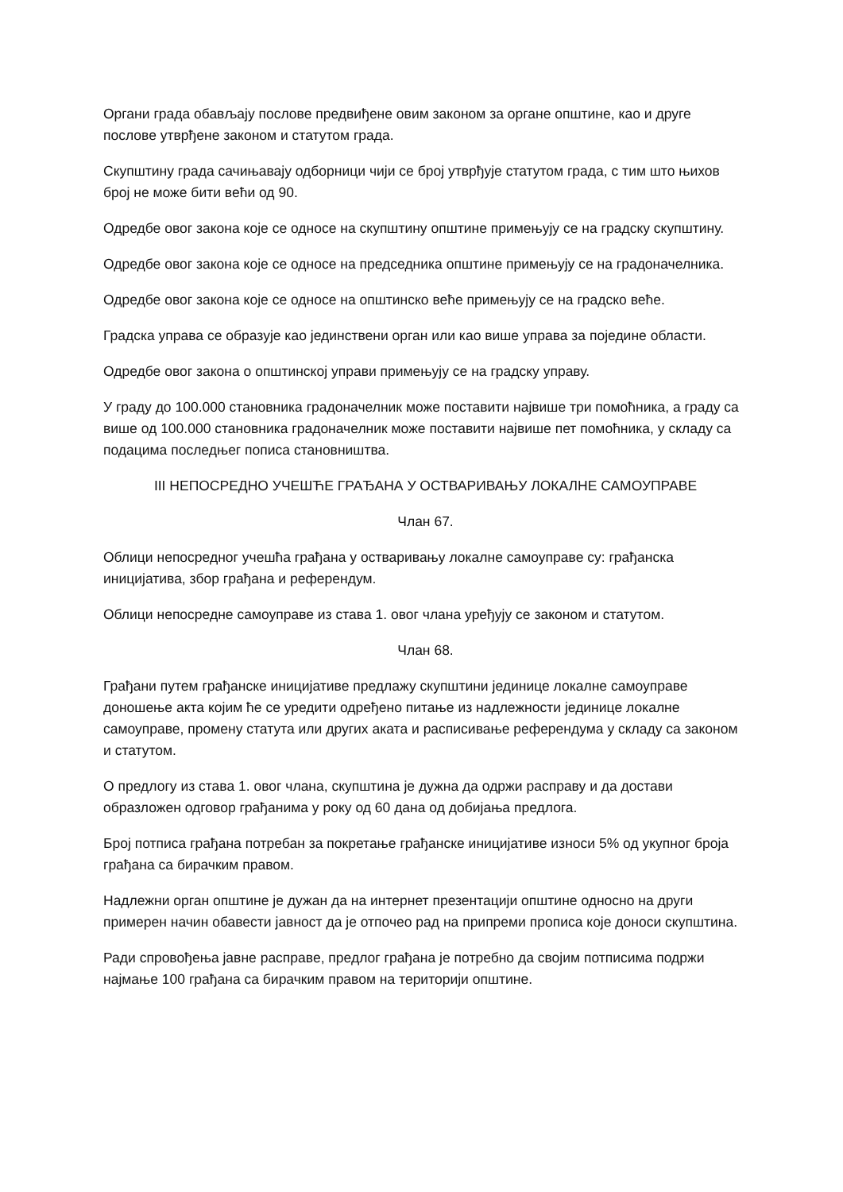Органи града обављају послове предвиђене овим законом за органе општине, као и друге послове утврђене законом и статутом града.
Скупштину града сачињавају одборници чији се број утврђује статутом града, с тим што њихов број не може бити већи од 90.
Одредбе овог закона које се односе на скупштину општине примењују се на градску скупштину.
Одредбе овог закона које се односе на председника општине примењују се на градоначелника.
Одредбе овог закона које се односе на општинско веће примењују се на градско веће.
Градска управа се образује као јединствени орган или као више управа за поједине области.
Одредбе овог закона о општинској управи примењују се на градску управу.
У граду до 100.000 становника градоначелник може поставити највише три помоћника, а граду са више од 100.000 становника градоначелник може поставити највише пет помоћника, у складу са подацима последњег пописа становништва.
III НЕПОСРЕДНО УЧЕШЋЕ ГРАЂАНА У ОСТВАРИВАЊУ ЛОКАЛНЕ САМОУПРАВЕ
Члан 67.
Облици непосредног учешћа грађана у остваривању локалне самоуправе су: грађанска иницијатива, збор грађана и референдум.
Облици непосредне самоуправе из става 1. овог члана уређују се законом и статутом.
Члан 68.
Грађани путем грађанске иницијативе предлажу скупштини јединице локалне самоуправе доношење акта којим ће се уредити одређено питање из надлежности јединице локалне самоуправе, промену статута или других аката и расписивање референдума у складу са законом и статутом.
О предлогу из става 1. овог члана, скупштина је дужна да одржи расправу и да достави образложен одговор грађанима у року од 60 дана од добијања предлога.
Број потписа грађана потребан за покретање грађанске иницијативе износи 5% од укупног броја грађана са бирачким правом.
Надлежни орган општине је дужан да на интернет презентацији општине односно на други примерен начин обавести јавност да је отпочео рад на припреми прописа које доноси скупштина.
Ради спровођења јавне расправе, предлог грађана је потребно да својим потписима подржи најмање 100 грађана са бирачким правом на територији општине.